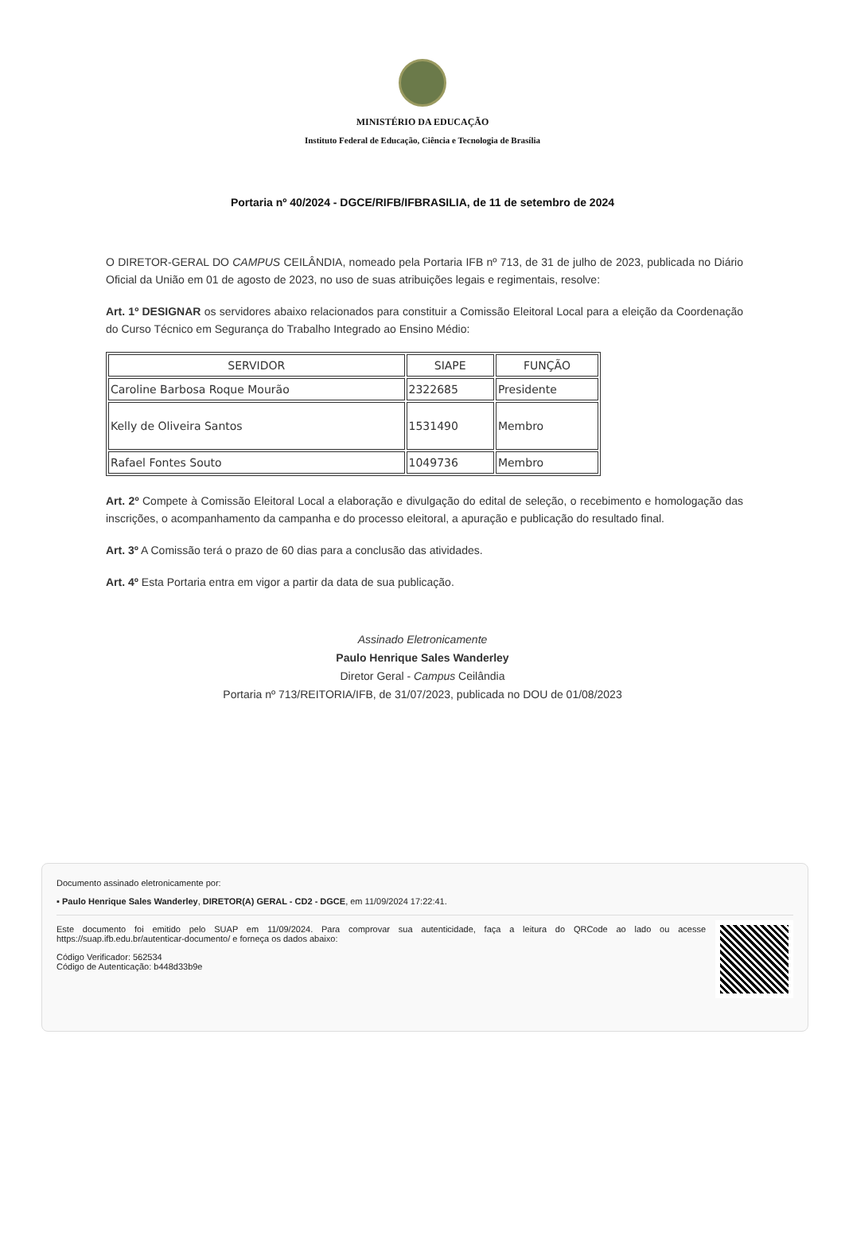MINISTÉRIO DA EDUCAÇÃO
Instituto Federal de Educação, Ciência e Tecnologia de Brasília
Portaria nº 40/2024 - DGCE/RIFB/IFBRASILIA, de 11 de setembro de 2024
O DIRETOR-GERAL DO CAMPUS CEILÂNDIA, nomeado pela Portaria IFB nº 713, de 31 de julho de 2023, publicada no Diário Oficial da União em 01 de agosto de 2023, no uso de suas atribuições legais e regimentais, resolve:
Art. 1º DESIGNAR os servidores abaixo relacionados para constituir a Comissão Eleitoral Local para a eleição da Coordenação do Curso Técnico em Segurança do Trabalho Integrado ao Ensino Médio:
| SERVIDOR | SIAPE | FUNÇÃO |
| --- | --- | --- |
| Caroline Barbosa Roque Mourão | 2322685 | Presidente |
| Kelly de Oliveira Santos | 1531490 | Membro |
| Rafael Fontes Souto | 1049736 | Membro |
Art. 2º Compete à Comissão Eleitoral Local a elaboração e divulgação do edital de seleção, o recebimento e homologação das inscrições, o acompanhamento da campanha e do processo eleitoral, a apuração e publicação do resultado final.
Art. 3º A Comissão terá o prazo de 60 dias para a conclusão das atividades.
Art. 4º Esta Portaria entra em vigor a partir da data de sua publicação.
Assinado Eletronicamente
Paulo Henrique Sales Wanderley
Diretor Geral - Campus Ceilândia
Portaria nº 713/REITORIA/IFB, de 31/07/2023, publicada no DOU de 01/08/2023
Documento assinado eletronicamente por:
▪ Paulo Henrique Sales Wanderley, DIRETOR(A) GERAL - CD2 - DGCE, em 11/09/2024 17:22:41.
Este documento foi emitido pelo SUAP em 11/09/2024. Para comprovar sua autenticidade, faça a leitura do QRCode ao lado ou acesse https://suap.ifb.edu.br/autenticar-documento/ e forneça os dados abaixo:
Código Verificador: 562534
Código de Autenticação: b448d33b9e